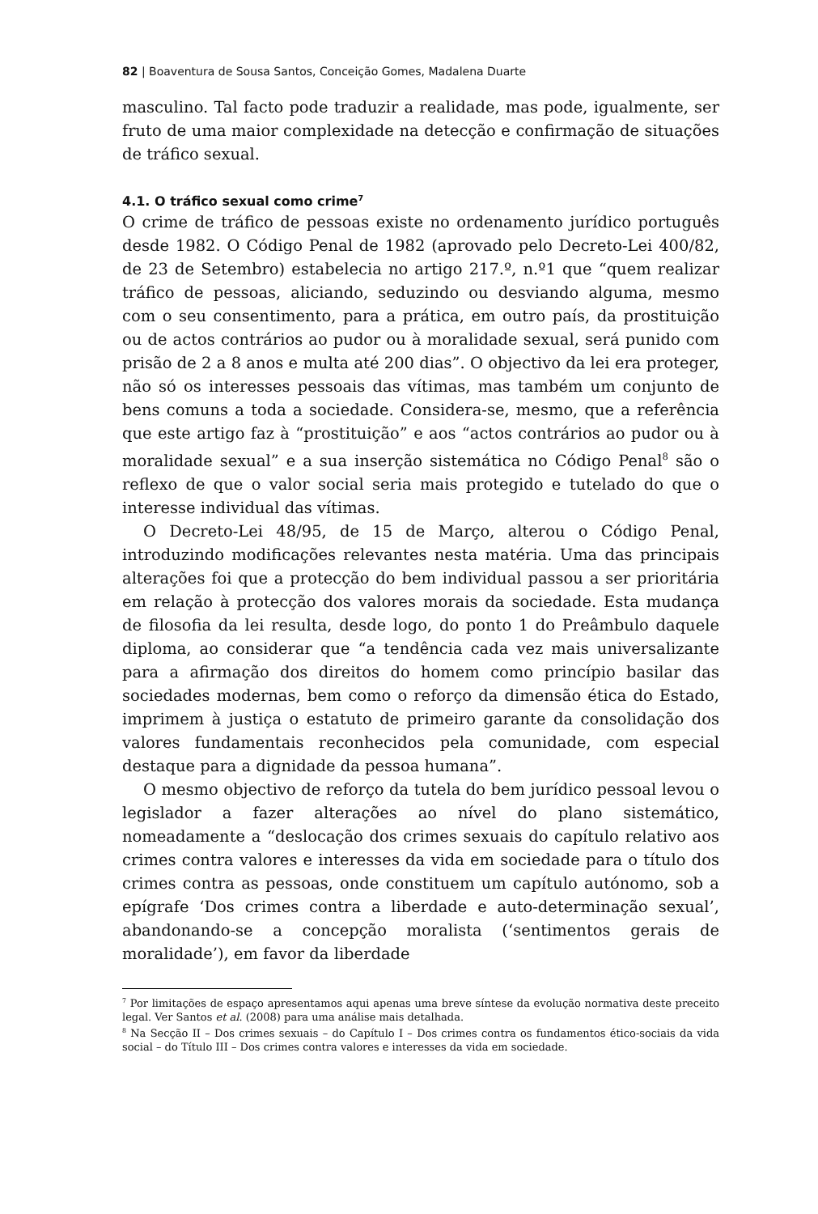82 | Boaventura de Sousa Santos, Conceição Gomes, Madalena Duarte
masculino. Tal facto pode traduzir a realidade, mas pode, igualmente, ser fruto de uma maior complexidade na detecção e confirmação de situações de tráfico sexual.
4.1. O tráfico sexual como crime<sup>7</sup>
O crime de tráfico de pessoas existe no ordenamento jurídico português desde 1982. O Código Penal de 1982 (aprovado pelo Decreto-Lei 400/82, de 23 de Setembro) estabelecia no artigo 217.º, n.º1 que “quem realizar tráfico de pessoas, aliciando, seduzindo ou desviando alguma, mesmo com o seu consentimento, para a prática, em outro país, da prostituição ou de actos contrários ao pudor ou à moralidade sexual, será punido com prisão de 2 a 8 anos e multa até 200 dias”. O objectivo da lei era proteger, não só os interesses pessoais das vítimas, mas também um conjunto de bens comuns a toda a sociedade. Considera-se, mesmo, que a referência que este artigo faz à “prostituição” e aos “actos contrários ao pudor ou à moralidade sexual” e a sua inserção sistemática no Código Penal<sup>8</sup> são o reflexo de que o valor social seria mais protegido e tutelado do que o interesse individual das vítimas.
O Decreto-Lei 48/95, de 15 de Março, alterou o Código Penal, introduzindo modificações relevantes nesta matéria. Uma das principais alterações foi que a protecção do bem individual passou a ser prioritária em relação à protecção dos valores morais da sociedade. Esta mudança de filosofia da lei resulta, desde logo, do ponto 1 do Preâmbulo daquele diploma, ao considerar que “a tendência cada vez mais universalizante para a afirmação dos direitos do homem como princípio basilar das sociedades modernas, bem como o reforço da dimensão ética do Estado, imprimem à justiça o estatuto de primeiro garante da consolidação dos valores fundamentais reconhecidos pela comunidade, com especial destaque para a dignidade da pessoa humana”.
O mesmo objectivo de reforço da tutela do bem jurídico pessoal levou o legislador a fazer alterações ao nível do plano sistemático, nomeadamente a “deslocação dos crimes sexuais do capítulo relativo aos crimes contra valores e interesses da vida em sociedade para o título dos crimes contra as pessoas, onde constituem um capítulo autónomo, sob a epígrafe ‘Dos crimes contra a liberdade e auto-determinação sexual’, abandonando-se a concepção moralista (‘sentimentos gerais de moralidade’), em favor da liberdade
<sup>7</sup> Por limitações de espaço apresentamos aqui apenas uma breve síntese da evolução normativa deste preceito legal. Ver Santos et al. (2008) para uma análise mais detalhada.
<sup>8</sup> Na Secção II – Dos crimes sexuais – do Capítulo I – Dos crimes contra os fundamentos ético-sociais da vida social – do Título III – Dos crimes contra valores e interesses da vida em sociedade.